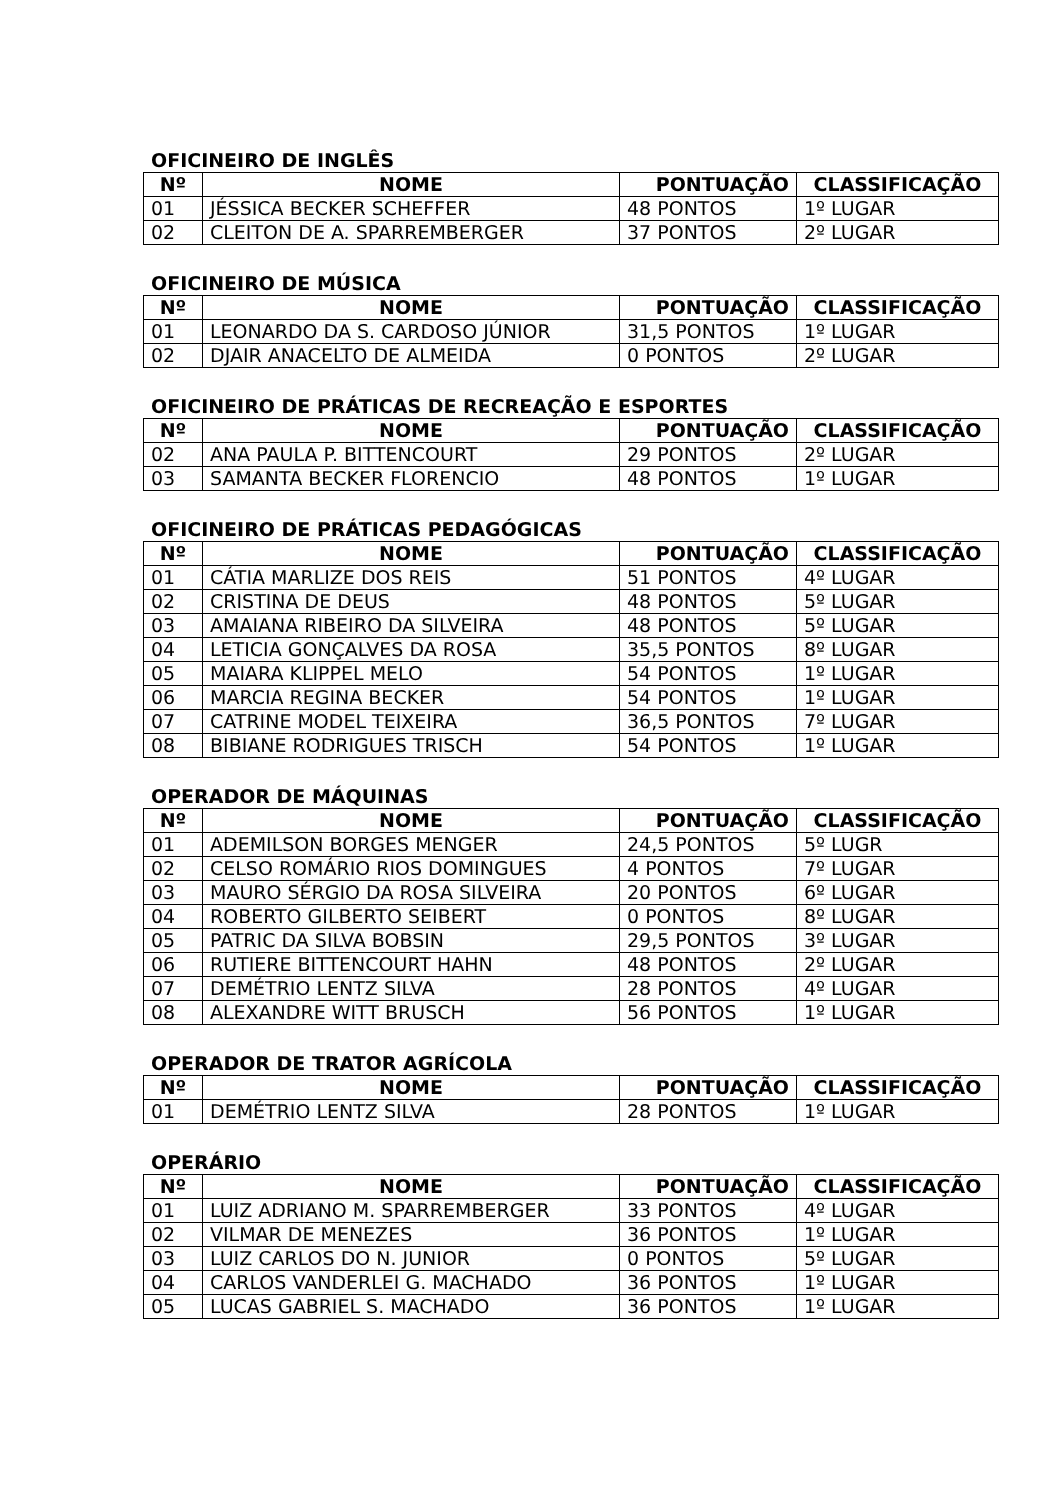OFICINEIRO DE INGLÊS
| Nº | NOME | PONTUAÇÃO | CLASSIFICAÇÃO |
| --- | --- | --- | --- |
| 01 | JÉSSICA BECKER SCHEFFER | 48 PONTOS | 1º LUGAR |
| 02 | CLEITON DE A. SPARREMBERGER | 37 PONTOS | 2º LUGAR |
OFICINEIRO DE MÚSICA
| Nº | NOME | PONTUAÇÃO | CLASSIFICAÇÃO |
| --- | --- | --- | --- |
| 01 | LEONARDO DA S. CARDOSO JÚNIOR | 31,5 PONTOS | 1º LUGAR |
| 02 | DJAIR ANACELTO DE ALMEIDA | 0 PONTOS | 2º LUGAR |
OFICINEIRO DE PRÁTICAS DE RECREAÇÃO E ESPORTES
| Nº | NOME | PONTUAÇÃO | CLASSIFICAÇÃO |
| --- | --- | --- | --- |
| 02 | ANA PAULA P. BITTENCOURT | 29 PONTOS | 2º LUGAR |
| 03 | SAMANTA BECKER FLORENCIO | 48 PONTOS | 1º LUGAR |
OFICINEIRO DE PRÁTICAS PEDAGÓGICAS
| Nº | NOME | PONTUAÇÃO | CLASSIFICAÇÃO |
| --- | --- | --- | --- |
| 01 | CÁTIA MARLIZE DOS REIS | 51 PONTOS | 4º LUGAR |
| 02 | CRISTINA DE DEUS | 48 PONTOS | 5º LUGAR |
| 03 | AMAIANA RIBEIRO DA SILVEIRA | 48 PONTOS | 5º LUGAR |
| 04 | LETICIA GONÇALVES DA ROSA | 35,5 PONTOS | 8º LUGAR |
| 05 | MAIARA KLIPPEL MELO | 54 PONTOS | 1º LUGAR |
| 06 | MARCIA REGINA BECKER | 54 PONTOS | 1º LUGAR |
| 07 | CATRINE MODEL TEIXEIRA | 36,5 PONTOS | 7º LUGAR |
| 08 | BIBIANE RODRIGUES TRISCH | 54 PONTOS | 1º LUGAR |
OPERADOR DE MÁQUINAS
| Nº | NOME | PONTUAÇÃO | CLASSIFICAÇÃO |
| --- | --- | --- | --- |
| 01 | ADEMILSON BORGES MENGER | 24,5 PONTOS | 5º LUGR |
| 02 | CELSO ROMÁRIO RIOS DOMINGUES | 4 PONTOS | 7º LUGAR |
| 03 | MAURO SÉRGIO DA ROSA SILVEIRA | 20 PONTOS | 6º LUGAR |
| 04 | ROBERTO GILBERTO SEIBERT | 0 PONTOS | 8º LUGAR |
| 05 | PATRIC DA SILVA BOBSIN | 29,5 PONTOS | 3º LUGAR |
| 06 | RUTIERE BITTENCOURT HAHN | 48 PONTOS | 2º LUGAR |
| 07 | DEMÉTRIO LENTZ SILVA | 28 PONTOS | 4º LUGAR |
| 08 | ALEXANDRE WITT BRUSCH | 56 PONTOS | 1º LUGAR |
OPERADOR DE TRATOR AGRÍCOLA
| Nº | NOME | PONTUAÇÃO | CLASSIFICAÇÃO |
| --- | --- | --- | --- |
| 01 | DEMÉTRIO LENTZ SILVA | 28 PONTOS | 1º LUGAR |
OPERÁRIO
| Nº | NOME | PONTUAÇÃO | CLASSIFICAÇÃO |
| --- | --- | --- | --- |
| 01 | LUIZ ADRIANO M. SPARREMBERGER | 33 PONTOS | 4º LUGAR |
| 02 | VILMAR DE MENEZES | 36 PONTOS | 1º LUGAR |
| 03 | LUIZ CARLOS DO N. JUNIOR | 0 PONTOS | 5º LUGAR |
| 04 | CARLOS VANDERLEI G. MACHADO | 36 PONTOS | 1º LUGAR |
| 05 | LUCAS GABRIEL S. MACHADO | 36 PONTOS | 1º LUGAR |